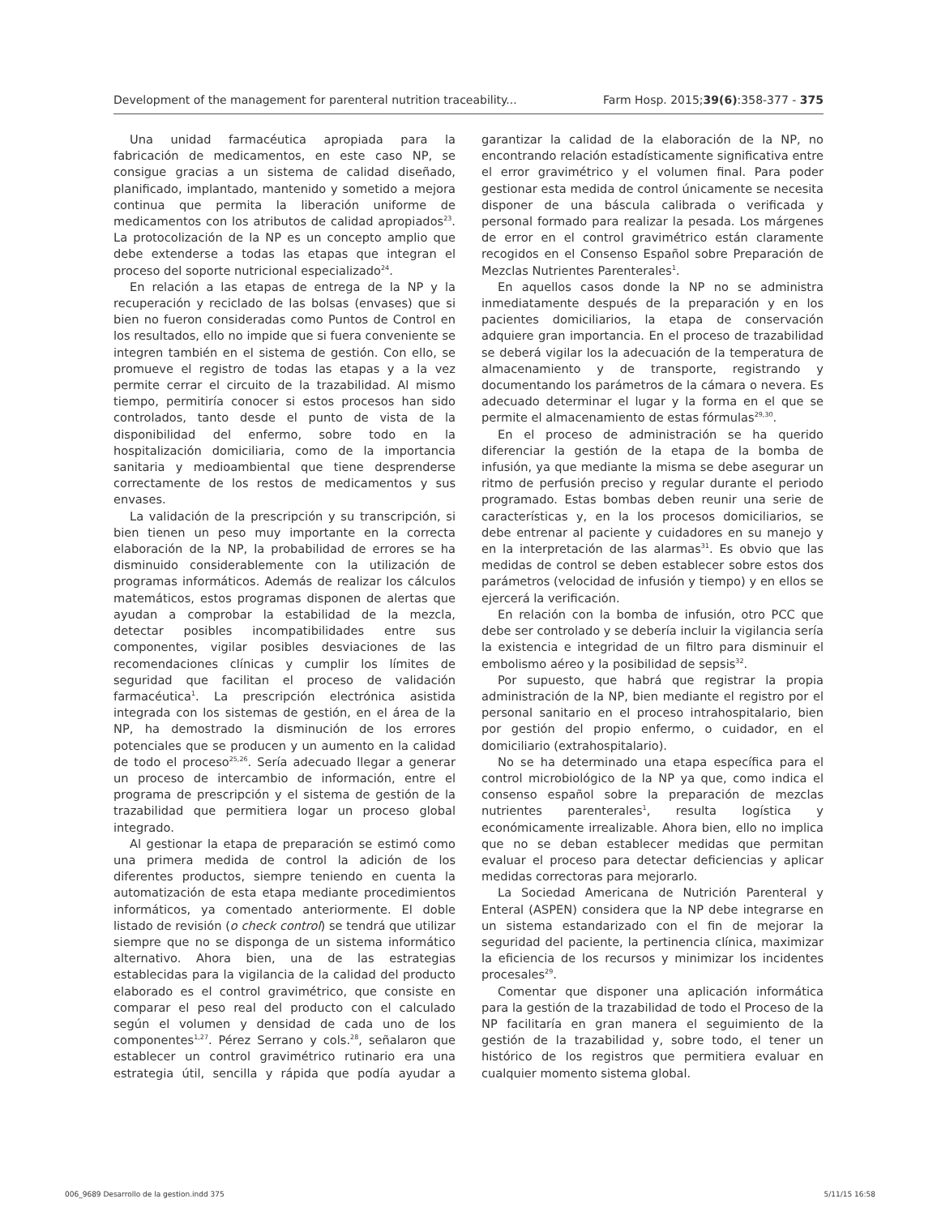Development of the management for parenteral nutrition traceability... Farm Hosp. 2015;39(6):358-377 - 375
Una unidad farmacéutica apropiada para la fabricación de medicamentos, en este caso NP, se consigue gracias a un sistema de calidad diseñado, planificado, implantado, mantenido y sometido a mejora continua que permita la liberación uniforme de medicamentos con los atributos de calidad apropiados<sup>23</sup>. La protocolización de la NP es un concepto amplio que debe extenderse a todas las etapas que integran el proceso del soporte nutricional especializado<sup>24</sup>.
En relación a las etapas de entrega de la NP y la recuperación y reciclado de las bolsas (envases) que si bien no fueron consideradas como Puntos de Control en los resultados, ello no impide que si fuera conveniente se integren también en el sistema de gestión. Con ello, se promueve el registro de todas las etapas y a la vez permite cerrar el circuito de la trazabilidad. Al mismo tiempo, permitiría conocer si estos procesos han sido controlados, tanto desde el punto de vista de la disponibilidad del enfermo, sobre todo en la hospitalización domiciliaria, como de la importancia sanitaria y medioambiental que tiene desprenderse correctamente de los restos de medicamentos y sus envases.
La validación de la prescripción y su transcripción, si bien tienen un peso muy importante en la correcta elaboración de la NP, la probabilidad de errores se ha disminuido considerablemente con la utilización de programas informáticos. Además de realizar los cálculos matemáticos, estos programas disponen de alertas que ayudan a comprobar la estabilidad de la mezcla, detectar posibles incompatibilidades entre sus componentes, vigilar posibles desviaciones de las recomendaciones clínicas y cumplir los límites de seguridad que facilitan el proceso de validación farmacéutica<sup>1</sup>. La prescripción electrónica asistida integrada con los sistemas de gestión, en el área de la NP, ha demostrado la disminución de los errores potenciales que se producen y un aumento en la calidad de todo el proceso<sup>25,26</sup>. Sería adecuado llegar a generar un proceso de intercambio de información, entre el programa de prescripción y el sistema de gestión de la trazabilidad que permitiera logar un proceso global integrado.
Al gestionar la etapa de preparación se estimó como una primera medida de control la adición de los diferentes productos, siempre teniendo en cuenta la automatización de esta etapa mediante procedimientos informáticos, ya comentado anteriormente. El doble listado de revisión (o check control) se tendrá que utilizar siempre que no se disponga de un sistema informático alternativo. Ahora bien, una de las estrategias establecidas para la vigilancia de la calidad del producto elaborado es el control gravimétrico, que consiste en comparar el peso real del producto con el calculado según el volumen y densidad de cada uno de los componentes<sup>1,27</sup>. Pérez Serrano y cols.<sup>28</sup>, señalaron que establecer un control gravimétrico rutinario era una estrategia útil, sencilla y rápida que podía ayudar a garantizar la calidad de la elaboración de la NP, no encontrando relación estadísticamente significativa entre el error gravimétrico y el volumen final. Para poder gestionar esta medida de control únicamente se necesita disponer de una báscula calibrada o verificada y personal formado para realizar la pesada. Los márgenes de error en el control gravimétrico están claramente recogidos en el Consenso Español sobre Preparación de Mezclas Nutrientes Parenterales<sup>1</sup>.
En aquellos casos donde la NP no se administra inmediatamente después de la preparación y en los pacientes domiciliarios, la etapa de conservación adquiere gran importancia. En el proceso de trazabilidad se deberá vigilar los la adecuación de la temperatura de almacenamiento y de transporte, registrando y documentando los parámetros de la cámara o nevera. Es adecuado determinar el lugar y la forma en el que se permite el almacenamiento de estas fórmulas<sup>29,30</sup>.
En el proceso de administración se ha querido diferenciar la gestión de la etapa de la bomba de infusión, ya que mediante la misma se debe asegurar un ritmo de perfusión preciso y regular durante el periodo programado. Estas bombas deben reunir una serie de características y, en la los procesos domiciliarios, se debe entrenar al paciente y cuidadores en su manejo y en la interpretación de las alarmas<sup>31</sup>. Es obvio que las medidas de control se deben establecer sobre estos dos parámetros (velocidad de infusión y tiempo) y en ellos se ejercerá la verificación.
En relación con la bomba de infusión, otro PCC que debe ser controlado y se debería incluir la vigilancia sería la existencia e integridad de un filtro para disminuir el embolismo aéreo y la posibilidad de sepsis<sup>32</sup>.
Por supuesto, que habrá que registrar la propia administración de la NP, bien mediante el registro por el personal sanitario en el proceso intrahospitalario, bien por gestión del propio enfermo, o cuidador, en el domiciliario (extrahospitalario).
No se ha determinado una etapa específica para el control microbiológico de la NP ya que, como indica el consenso español sobre la preparación de mezclas nutrientes parenterales<sup>1</sup>, resulta logística y económicamente irrealizable. Ahora bien, ello no implica que no se deban establecer medidas que permitan evaluar el proceso para detectar deficiencias y aplicar medidas correctoras para mejorarlo.
La Sociedad Americana de Nutrición Parenteral y Enteral (ASPEN) considera que la NP debe integrarse en un sistema estandarizado con el fin de mejorar la seguridad del paciente, la pertinencia clínica, maximizar la eficiencia de los recursos y minimizar los incidentes procesales<sup>29</sup>.
Comentar que disponer una aplicación informática para la gestión de la trazabilidad de todo el Proceso de la NP facilitaría en gran manera el seguimiento de la gestión de la trazabilidad y, sobre todo, el tener un histórico de los registros que permitiera evaluar en cualquier momento sistema global.
006_9689 Desarrollo de la gestion.indd 375 5/11/15 16:58